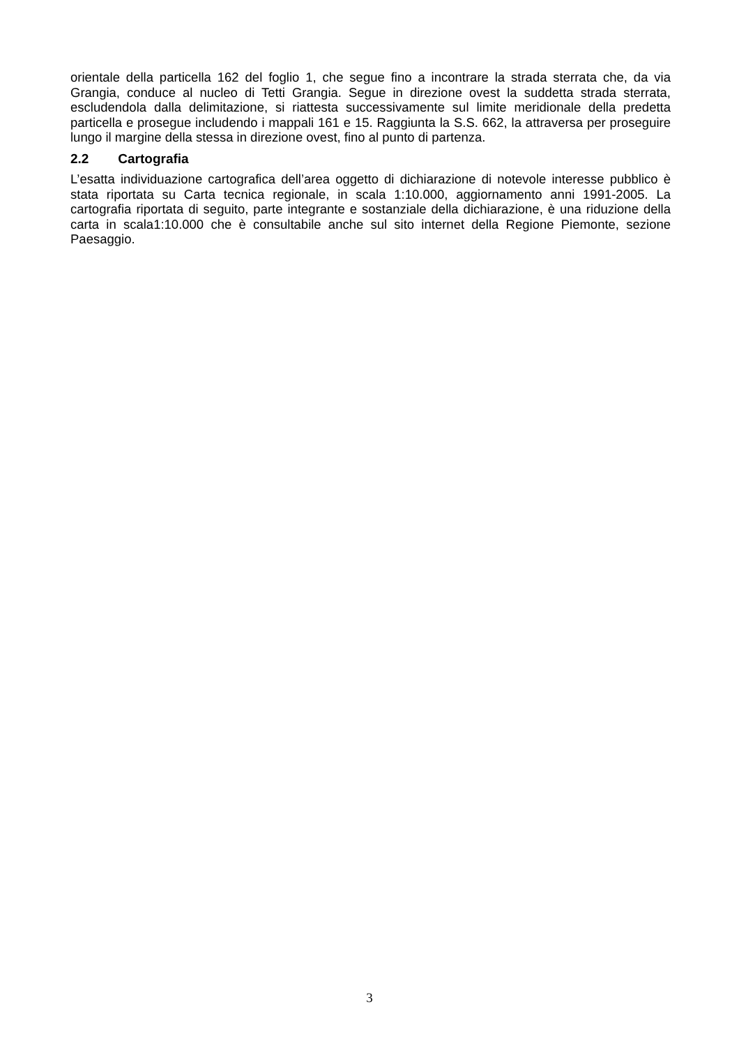orientale della particella 162 del foglio 1, che segue fino a incontrare la strada sterrata che, da via Grangia, conduce al nucleo di Tetti Grangia. Segue in direzione ovest la suddetta strada sterrata, escludendola dalla delimitazione, si riattesta successivamente sul limite meridionale della predetta particella e prosegue includendo i mappali 161 e 15. Raggiunta la S.S. 662, la attraversa per proseguire lungo il margine della stessa in direzione ovest, fino al punto di partenza.
2.2 Cartografia
L’esatta individuazione cartografica dell’area oggetto di dichiarazione di notevole interesse pubblico è stata riportata su Carta tecnica regionale, in scala 1:10.000, aggiornamento anni 1991-2005. La cartografia riportata di seguito, parte integrante e sostanziale della dichiarazione, è una riduzione della carta in scala1:10.000 che è consultabile anche sul sito internet della Regione Piemonte, sezione Paesaggio.
3